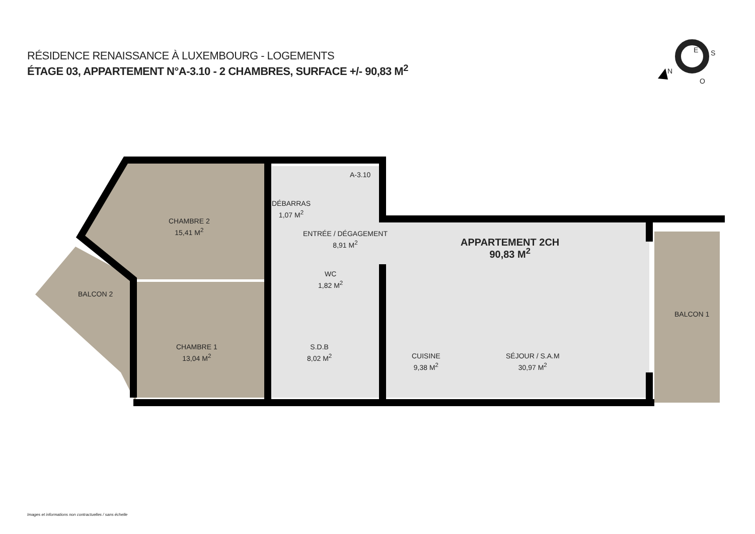RÉSIDENCE RENAISSANCE À LUXEMBOURG - LOGEMENTS
ÉTAGE 03, APPARTEMENT N°A-3.10 - 2 CHAMBRES, SURFACE +/- 90,83 M<sup>2</sup>
E S
O
N
A-3.10
CHAMBRE 2
15,41 M<sup>2</sup>
DÉBARRAS
1,07 M<sup>2</sup>
ENTRÉE / DÉGAGEMENT
8,91 M<sup>2</sup>
APPARTEMENT 2CH
90,83 M<sup>2</sup>
WC
1,82 M<sup>2</sup>
BALCON 2
BALCON 1
CHAMBRE 1
13,04 M<sup>2</sup>
S.D.B
8,02 M<sup>2</sup>
CUISINE
9,38 M<sup>2</sup>
SÉJOUR / S.A.M
30,97 M<sup>2</sup>
Images et informations non contractuelles / sans échelle